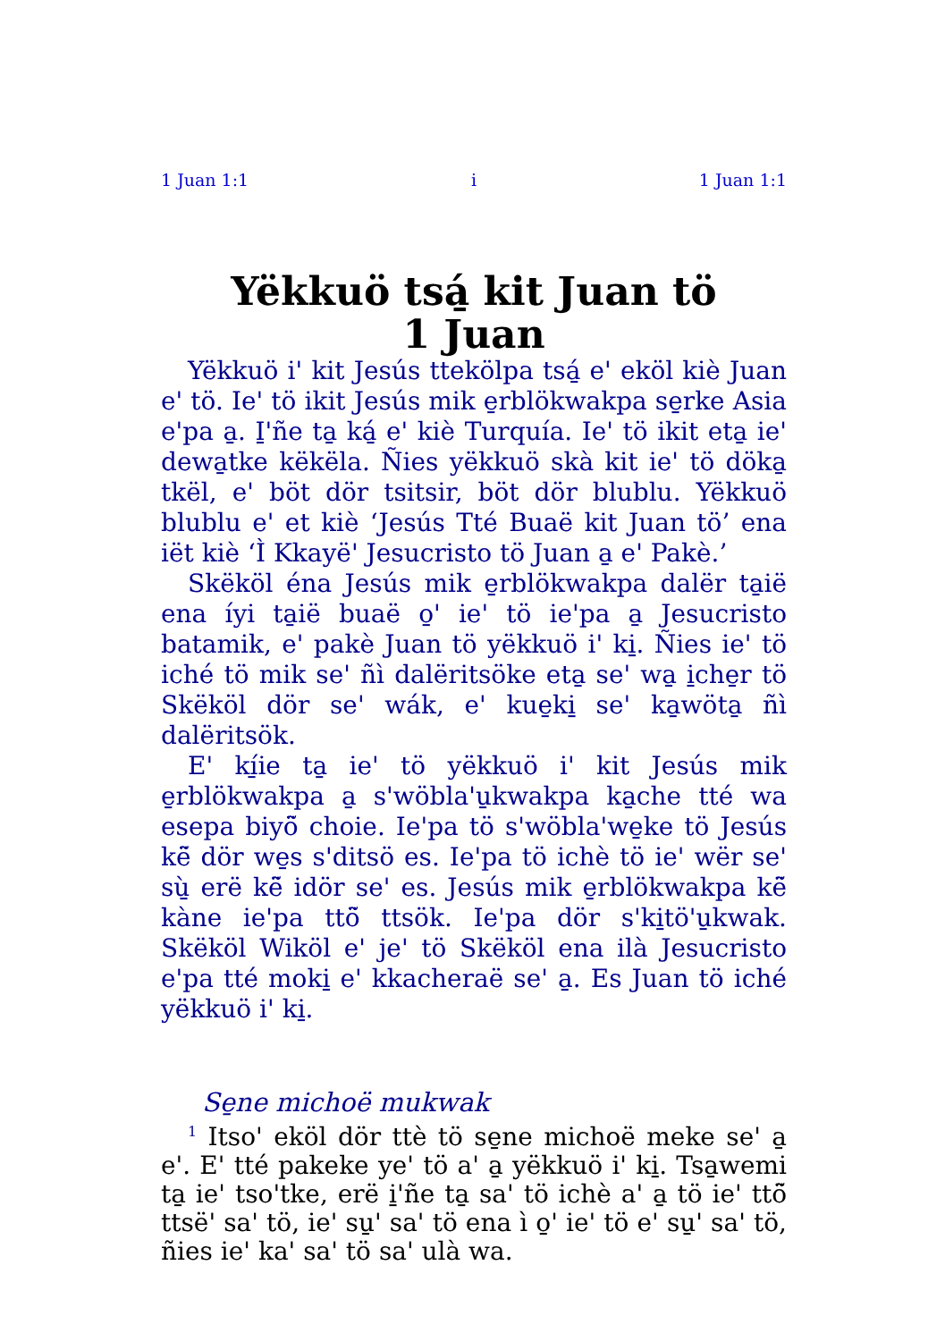1 Juan 1:1 i 1 Juan 1:1
Yëkkuö tsá̱ kit Juan tö
1 Juan
Yëkkuö i' kit Jesús ttekölpa tsá̱ e' eköl kiè Juan e' tö. Ie' tö ikit Jesús mik e̱rblökwakpa se̱rke Asia e'pa a̱. I̱'ñe ta̱ ká̱ e' kiè Turquía. Ie' tö ikit eta̱ ie' dewa̱tke këkëla. Ñies yëkkuö skà kit ie' tö döka̱ tkël, e' böt dör tsitsir, böt dör blublu. Yëkkuö blublu e' et kiè ‘Jesús Tté Buaë kit Juan tö’ ena iët kiè ‘Ì Kkayë' Jesucristo tö Juan a̱ e' Pakè.’
Skëköl éna Jesús mik e̱rblökwakpa dalër ta̱ië ena íyi ta̱ië buaë o̱' ie' tö ie'pa a̱ Jesucristo batamik, e' pakè Juan tö yëkkuö i' ki̱. Ñies ie' tö iché tö mik se' ñì dalëritsöke eta̱ se' wa̱ i̱che̱r tö Skëköl dör se' wák, e' kue̱ki̱ se' ka̱wöta̱ ñì dalëritsök.
E' kí̱ie ta̱ ie' tö yëkkuö i' kit Jesús mik e̱rblökwakpa a̱ s'wöbla'u̱kwakpa ka̱che tté wa esepa biyö̃ choie. Ie'pa tö s'wöbla'we̱ke tö Jesús kë̃ dör we̱s s'ditsö es. Ie'pa tö ichè tö ie' wër se' sù̱ erë kë̃ idör se' es. Jesús mik e̱rblökwakpa kë̃ kàne ie'pa ttö̃ ttsök. Ie'pa dör s'ki̱tö'u̱kwak. Skëköl Wiköl e' je' tö Skëköl ena ilà Jesucristo e'pa tté moki̱ e' kkacheraë se' a̱. Es Juan tö iché yëkkuö i' ki̱.
Se̱ne michoë mukwak
<sup>1</sup> Itso' eköl dör ttè tö se̱ne michoë meke se' a̱ e'. E' tté pakeke ye' tö a' a̱ yëkkuö i' ki̱. Tsa̱wemi ta̱ ie' tso'tke, erë i̱'ñe ta̱ sa' tö ichè a' a̱ tö ie' ttö̃ ttsë' sa' tö, ie' su̱' sa' tö ena ì o̱' ie' tö e' su̱' sa' tö, ñies ie' ka' sa' tö sa' ulà wa.